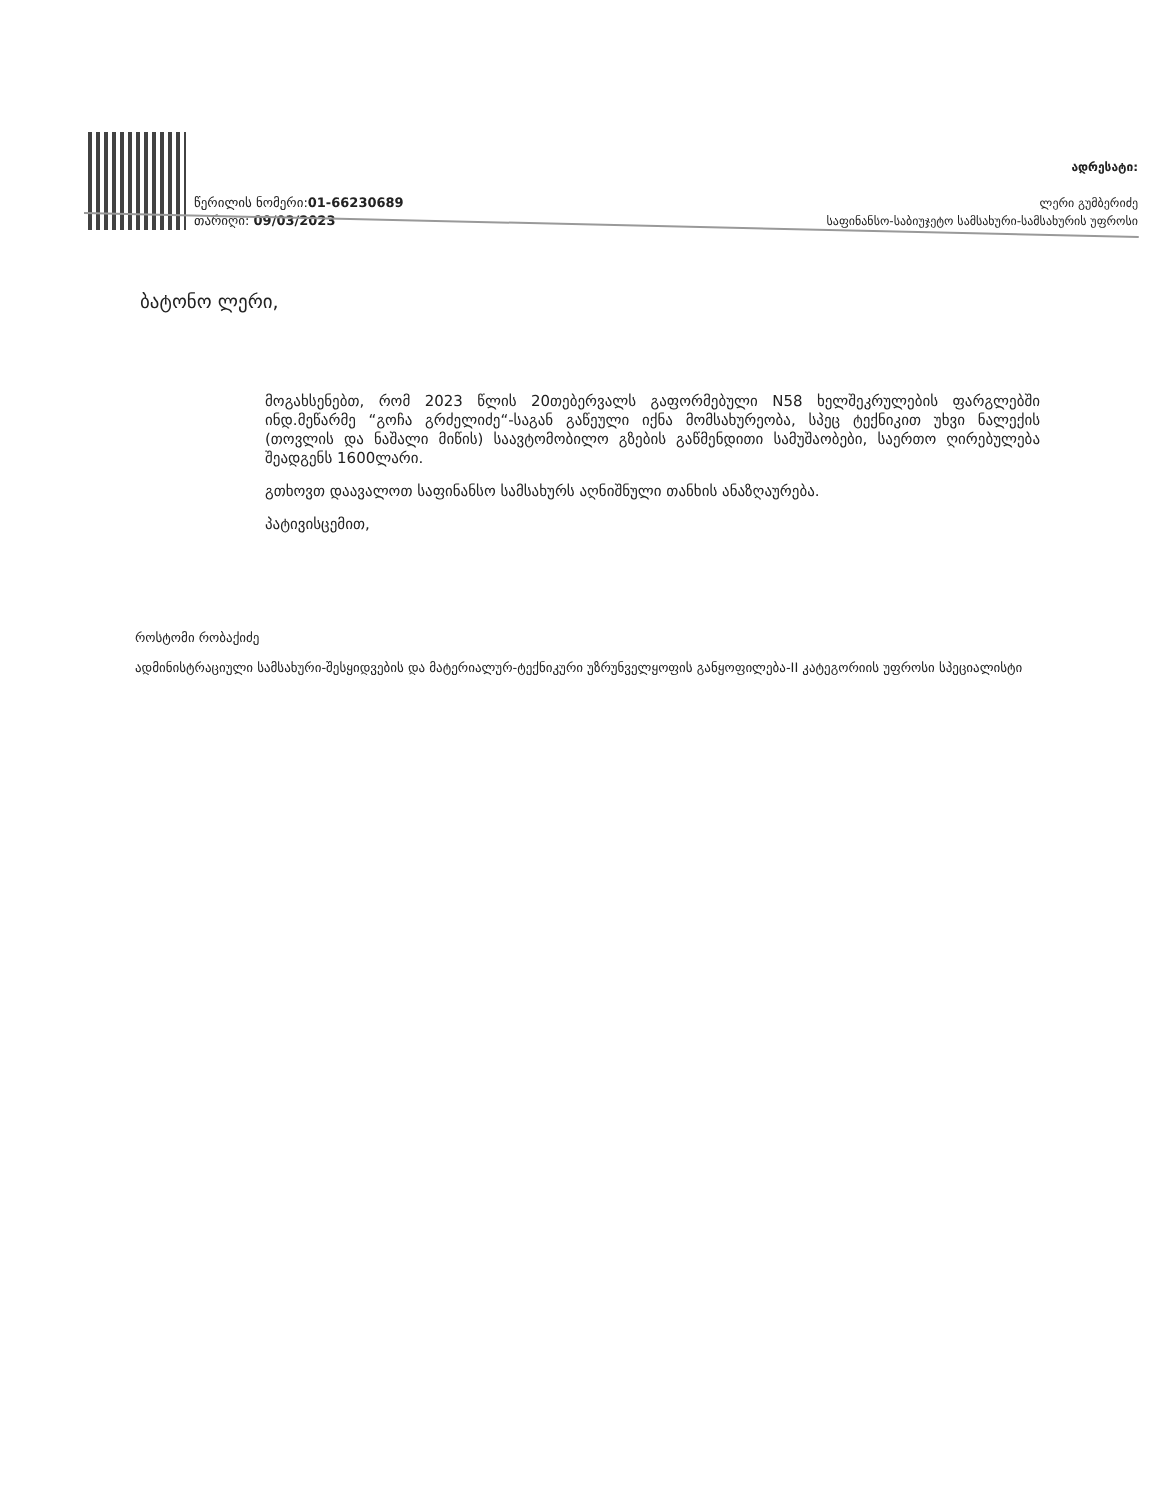წერილის ნომერი:01-66230689
თარიღი: 09/03/2023
ადრესატი:
ლერი გუმბერიძე
საფინანსო-საბიუჯეტო სამსახური-სამსახურის უფროსი
ბატონო ლერი,
მოგახსენებთ, რომ 2023 წლის 20თებერვალს გაფორმებული N58 ხელშეკრულების ფარგლებში ინდ.მეწარმე “გოჩა გრძელიძე“-საგან გაწეული იქნა მომსახურეობა, სპეც ტექნიკით უხვი ნალექის (თოვლის და ნაშალი მიწის) საავტომობილო გზების გაწმენდითი სამუშაობები, საერთო ღირებულება შეადგენს 1600ლარი.
გთხოვთ დაავალოთ საფინანსო სამსახურს აღნიშნული თანხის ანაზღაურება.
პატივისცემით,
როსტომი რობაქიძე
ადმინისტრაციული სამსახური-შესყიდვების და მატერიალურ-ტექნიკური უზრუნველყოფის განყოფილება-II კატეგორიის უფროსი სპეციალისტი